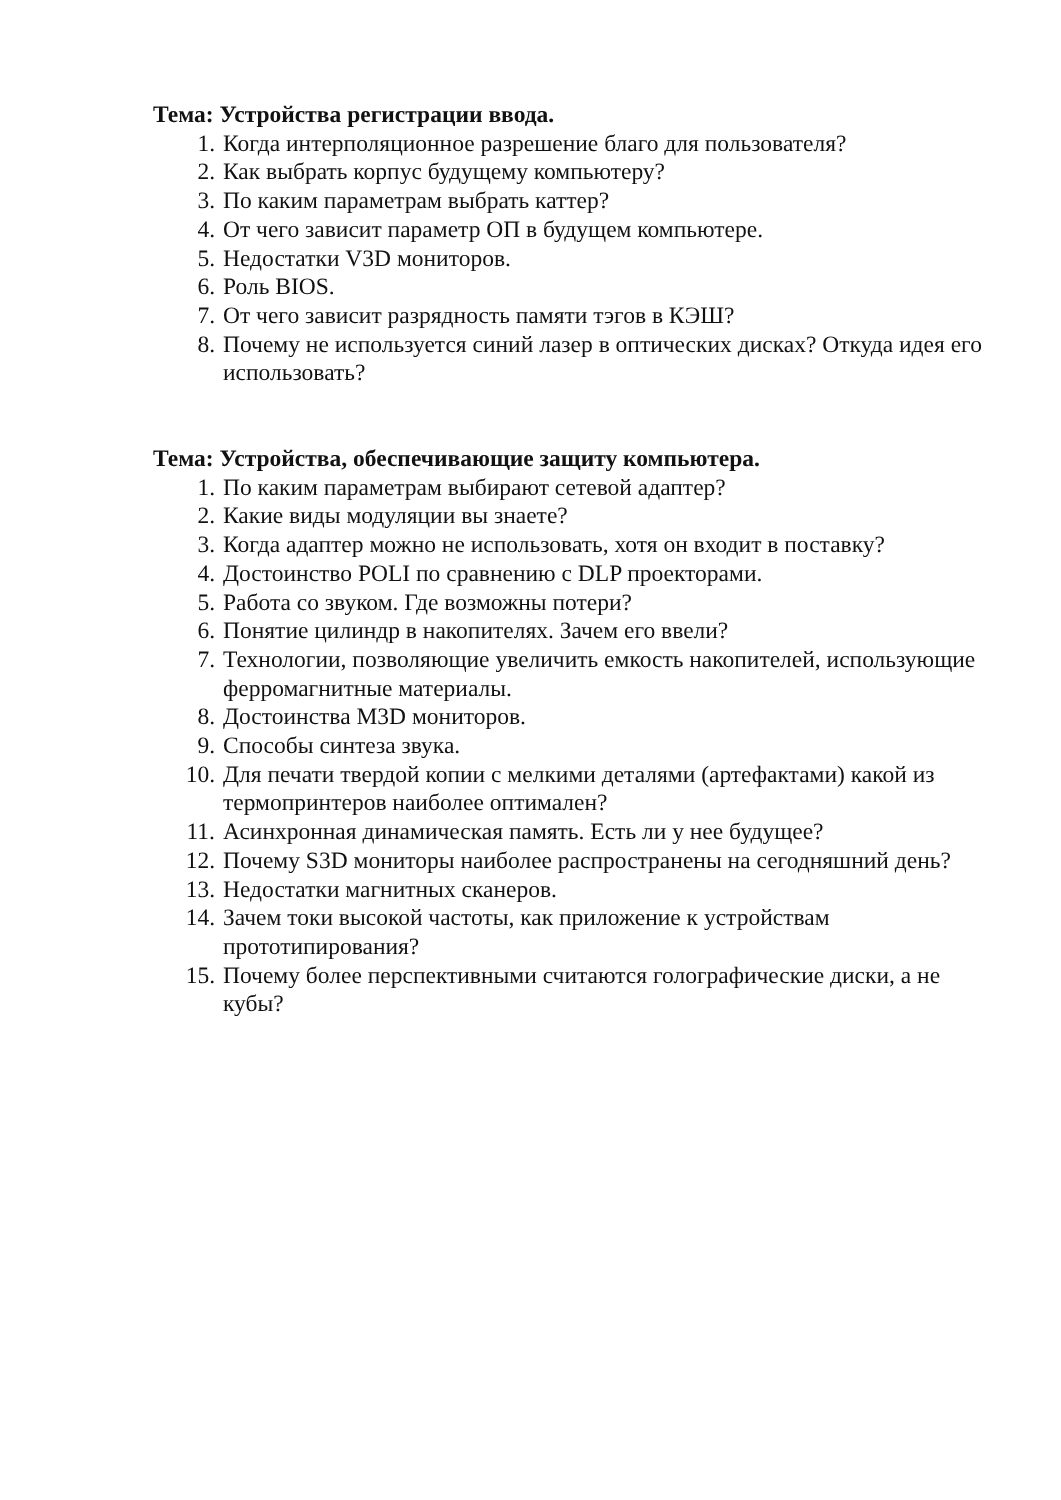Тема: Устройства регистрации ввода.
1. Когда интерполяционное разрешение благо для пользователя?
2. Как выбрать корпус будущему компьютеру?
3. По каким параметрам выбрать каттер?
4. От чего зависит параметр ОП в будущем компьютере.
5. Недостатки V3D мониторов.
6. Роль BIOS.
7. От чего зависит разрядность памяти тэгов в КЭШ?
8. Почему не используется синий лазер в оптических дисках? Откуда идея его использовать?
Тема: Устройства, обеспечивающие защиту компьютера.
1. По каким параметрам выбирают сетевой адаптер?
2. Какие виды модуляции вы знаете?
3. Когда адаптер можно не использовать, хотя он входит в поставку?
4. Достоинство POLI по сравнению с DLP проекторами.
5. Работа со звуком. Где возможны потери?
6. Понятие цилиндр в накопителях. Зачем его ввели?
7. Технологии, позволяющие увеличить емкость накопителей, использующие ферромагнитные материалы.
8. Достоинства M3D мониторов.
9. Способы синтеза звука.
10. Для печати твердой копии с мелкими деталями (артефактами) какой из термопринтеров наиболее оптимален?
11. Асинхронная динамическая память. Есть ли у нее будущее?
12. Почему S3D мониторы наиболее распространены на сегодняшний день?
13. Недостатки магнитных сканеров.
14. Зачем токи высокой частоты, как приложение к устройствам прототипирования?
15. Почему более перспективными считаются голографические диски, а не кубы?